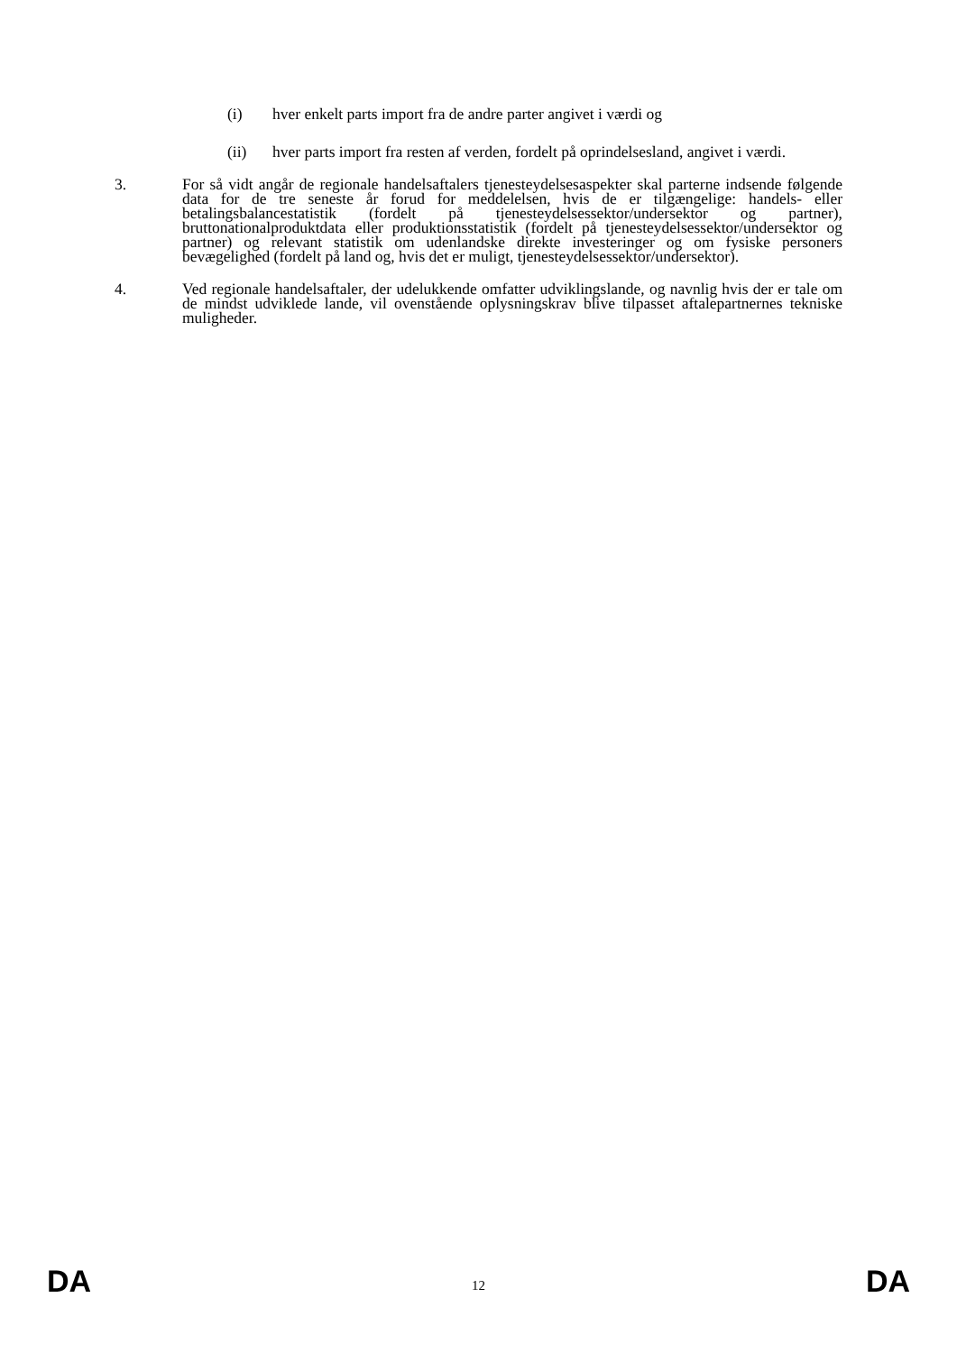(i) hver enkelt parts import fra de andre parter angivet i værdi og
(ii) hver parts import fra resten af verden, fordelt på oprindelsesland, angivet i værdi.
3. For så vidt angår de regionale handelsaftalers tjenesteydelsesaspekter skal parterne indsende følgende data for de tre seneste år forud for meddelelsen, hvis de er tilgængelige: handels- eller betalingsbalancestatistik (fordelt på tjenesteydelsessektor/undersektor og partner), bruttonationalproduktdata eller produktionsstatistik (fordelt på tjenesteydelsessektor/undersektor og partner) og relevant statistik om udenlandske direkte investeringer og om fysiske personers bevægelighed (fordelt på land og, hvis det er muligt, tjenesteydelsessektor/undersektor).
4. Ved regionale handelsaftaler, der udelukkende omfatter udviklingslande, og navnlig hvis der er tale om de mindst udviklede lande, vil ovenstående oplysningskrav blive tilpasset aftalepartnernes tekniske muligheder.
DA 12 DA